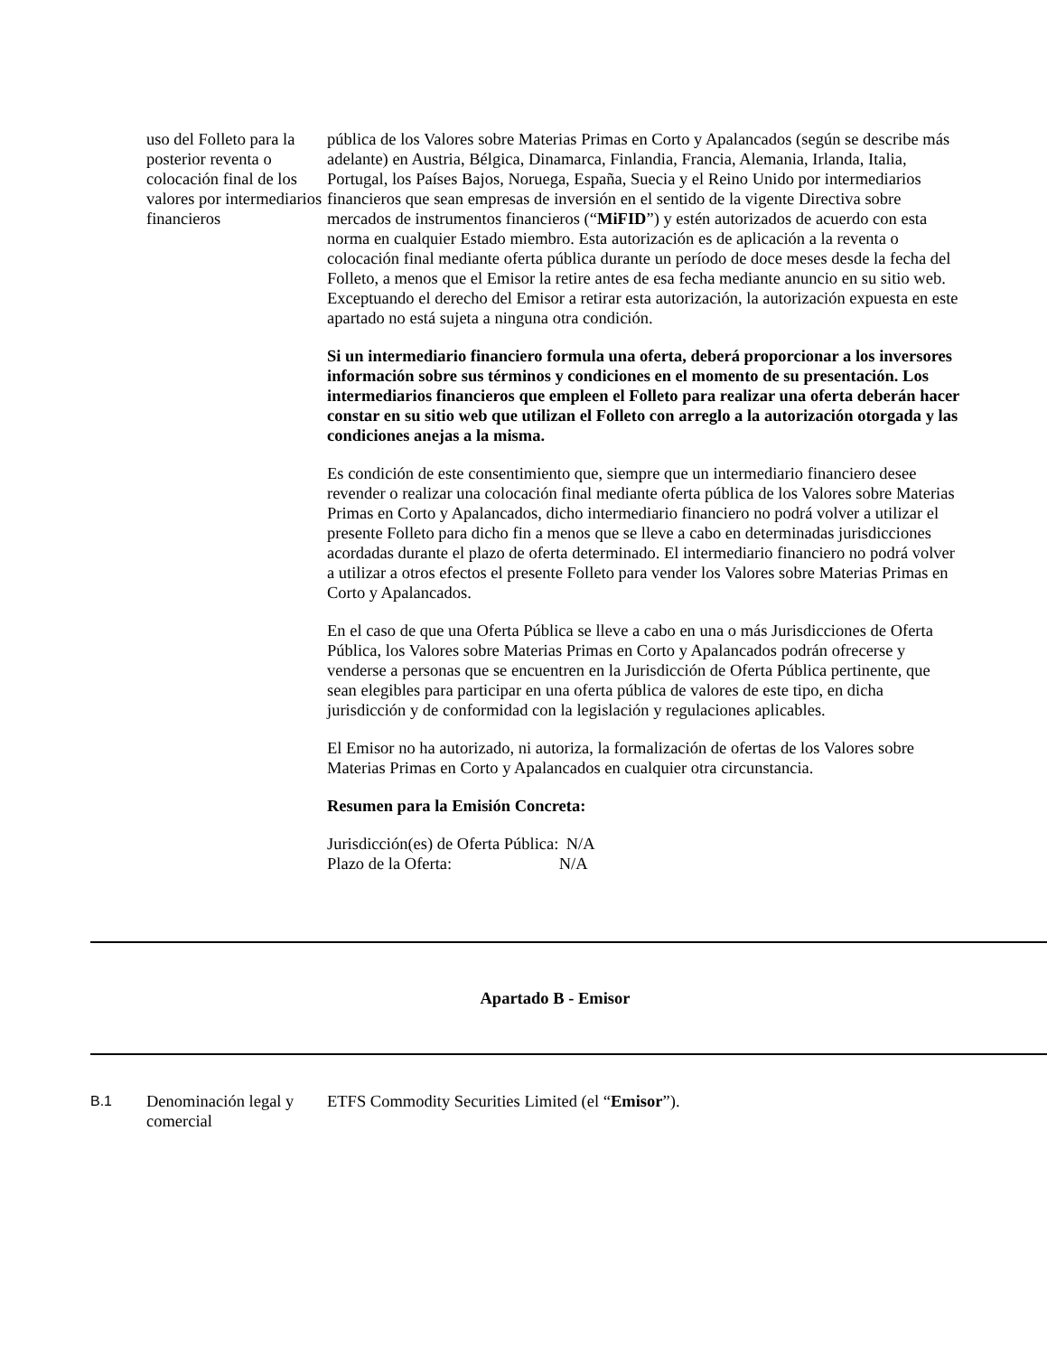uso del Folleto para la posterior reventa o colocación final de los valores por intermediarios financieros
pública de los Valores sobre Materias Primas en Corto y Apalancados (según se describe más adelante) en Austria, Bélgica, Dinamarca, Finlandia, Francia, Alemania, Irlanda, Italia, Portugal, los Países Bajos, Noruega, España, Suecia y el Reino Unido por intermediarios financieros que sean empresas de inversión en el sentido de la vigente Directiva sobre mercados de instrumentos financieros (“MiFID”) y estén autorizados de acuerdo con esta norma en cualquier Estado miembro. Esta autorización es de aplicación a la reventa o colocación final mediante oferta pública durante un período de doce meses desde la fecha del Folleto, a menos que el Emisor la retire antes de esa fecha mediante anuncio en su sitio web. Exceptuando el derecho del Emisor a retirar esta autorización, la autorización expuesta en este apartado no está sujeta a ninguna otra condición.
Si un intermediario financiero formula una oferta, deberá proporcionar a los inversores información sobre sus términos y condiciones en el momento de su presentación. Los intermediarios financieros que empleen el Folleto para realizar una oferta deberán hacer constar en su sitio web que utilizan el Folleto con arreglo a la autorización otorgada y las condiciones anejas a la misma.
Es condición de este consentimiento que, siempre que un intermediario financiero desee revender o realizar una colocación final mediante oferta pública de los Valores sobre Materias Primas en Corto y Apalancados, dicho intermediario financiero no podrá volver a utilizar el presente Folleto para dicho fin a menos que se lleve a cabo en determinadas jurisdicciones acordadas durante el plazo de oferta determinado. El intermediario financiero no podrá volver a utilizar a otros efectos el presente Folleto para vender los Valores sobre Materias Primas en Corto y Apalancados.
En el caso de que una Oferta Pública se lleve a cabo en una o más Jurisdicciones de Oferta Pública, los Valores sobre Materias Primas en Corto y Apalancados podrán ofrecerse y venderse a personas que se encuentren en la Jurisdicción de Oferta Pública pertinente, que sean elegibles para participar en una oferta pública de valores de este tipo, en dicha jurisdicción y de conformidad con la legislación y regulaciones aplicables.
El Emisor no ha autorizado, ni autoriza, la formalización de ofertas de los Valores sobre Materias Primas en Corto y Apalancados en cualquier otra circunstancia.
Resumen para la Emisión Concreta:
Jurisdicción(es) de Oferta Pública: N/A
Plazo de la Oferta: N/A
Apartado B - Emisor
B.1
Denominación legal y comercial
ETFS Commodity Securities Limited (el “Emisor”).